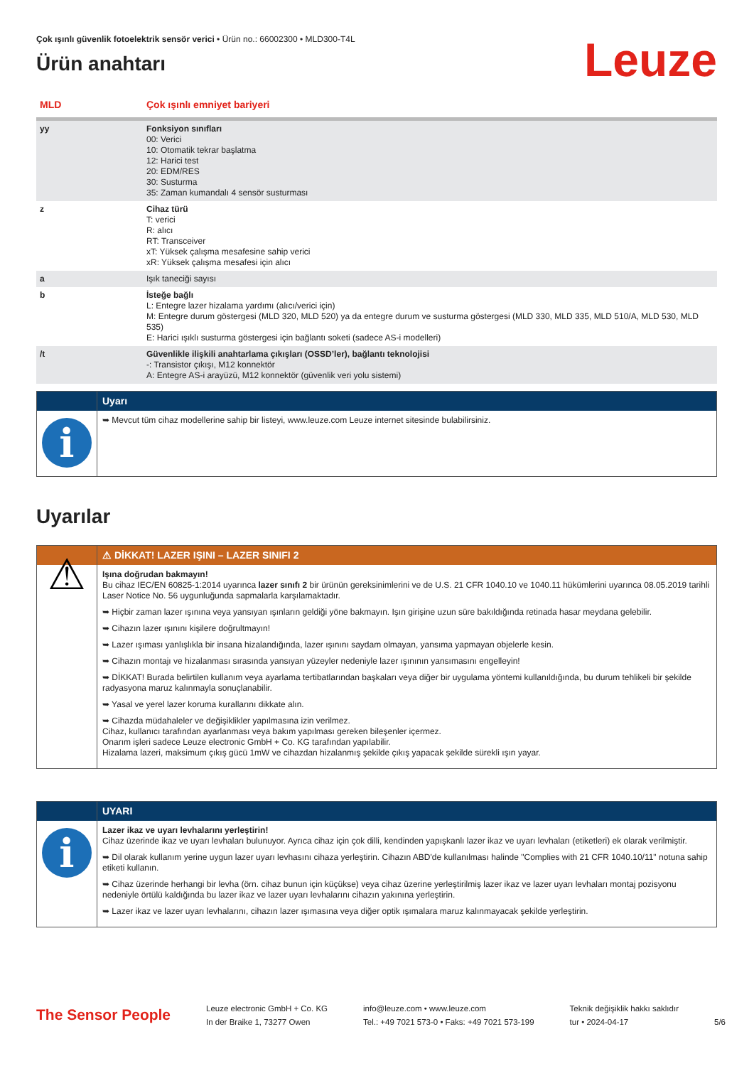Çok ışınlı güvenlik fotoelektrik sensör verici • Ürün no.: 66002300 • MLD300-T4L
Ürün anahtarı
Leuze
| MLD | Çok ışınlı emniyet bariyeri |
| yy | Fonksiyon sınıfları 00: Verici 10: Otomatik tekrar başlatma 12: Harici test 20: EDM/RES 30: Susturma 35: Zaman kumandalı 4 sensör susturması |
| z | Cihaz türü T: verici R: alıcı RT: Transceiver xT: Yüksek çalışma mesafesine sahip verici xR: Yüksek çalışma mesafesi için alıcı |
| a | Işık taneciği sayısı |
| b | İsteğe bağlı L: Entegre lazer hizalama yardımı (alıcı/verici için) M: Entegre durum göstergesi (MLD 320, MLD 520) ya da entegre durum ve susturma göstergesi (MLD 330, MLD 335, MLD 510/A, MLD 530, MLD 535) E: Harici ışıklı susturma göstergesi için bağlantı soketi (sadece AS-i modelleri) |
| /t | Güvenlikle ilişkili anahtarlama çıkışları (OSSD’ler), bağlantı teknolojisi -: Transistor çıkışı, M12 konnektör A: Entegre AS-i arayüzü, M12 konnektör (güvenlik veri yolu sistemi) |
| | Uyarı |
| i | ➥ Mevcut tüm cihaz modellerine sahip bir listeyi, www.leuze.com Leuze internet sitesinde bulabilirsiniz. |
Uyarılar
| | ⚠ DİKKAT! LAZER IŞINI – LAZER SINIFI 2 |
| ⚠ | Işına doğrudan bakmayın! Bu cihaz IEC/EN 60825-1:2014 uyarınca lazer sınıfı 2 bir ürünün gereksinimlerini ve de U.S. 21 CFR 1040.10 ve 1040.11 hükümlerini uyarınca 08.05.2019 tarihli Laser Notice No. 56 uygunluğunda sapmalarla karşılamaktadır. ➥ Hiçbir zaman lazer ışınına veya yansıyan ışınların geldiği yöne bakmayın. Işın girişine uzun süre bakıldığında retinada hasar meydana gelebilir. ➥ Cihazın lazer ışınını kişilere doğrultmayın! ➥ Lazer ışıması yanlışlıkla bir insana hizalandığında, lazer ışınını saydam olmayan, yansıma yapmayan objelerle kesin. ➥ Cihazın montajı ve hizalanması sırasında yansıyan yüzeyler nedeniyle lazer ışınının yansımasını engelleyin! ➥ DİKKAT! Burada belirtilen kullanım veya ayarlama tertibatlarından başkaları veya diğer bir uygulama yöntemi kullanıldığında, bu durum tehlikeli bir şekilde radyasyona maruz kalınmayla sonuçlanabilir. ➥ Yasal ve yerel lazer koruma kurallarını dikkate alın. ➥ Cihazda müdahaleler ve değişiklikler yapılmasına izin verilmez. Cihaz, kullanıcı tarafından ayarlanması veya bakım yapılması gereken bileşenler içermez. Onarım işleri sadece Leuze electronic GmbH + Co. KG tarafından yapılabilir. Hizalama lazeri, maksimum çıkış gücü 1mW ve cihazdan hizalanmış şekilde çıkış yapacak şekilde sürekli ışın yayar. |
| | UYARI |
| i | Lazer ikaz ve uyarı levhalarını yerleştirin! Cihaz üzerinde ikaz ve uyarı levhaları bulunuyor. Ayrıca cihaz için çok dilli, kendinden yapışkanlı lazer ikaz ve uyarı levhaları (etiketleri) ek olarak verilmiştir. ➥ Dil olarak kullanım yerine uygun lazer uyarı levhasını cihaza yerleştirin. Cihazın ABD'de kullanılması halinde "Complies with 21 CFR 1040.10/11" notuna sahip etiketi kullanın. ➥ Cihaz üzerinde herhangi bir levha (örn. cihaz bunun için küçükse) veya cihaz üzerine yerleştirilmiş lazer ikaz ve lazer uyarı levhaları montaj pozisyonu nedeniyle örtülü kaldığında bu lazer ikaz ve lazer uyarı levhalarını cihazın yakınına yerleştirin. ➥ Lazer ikaz ve lazer uyarı levhalarını, cihazın lazer ışımasına veya diğer optik ışımalara maruz kalınmayacak şekilde yerleştirin. |
The Sensor People
Leuze electronic GmbH + Co. KG
In der Braike 1, 73277 Owen
info@leuze.com • www.leuze.com
Tel.: +49 7021 573-0 • Faks: +49 7021 573-199
Teknik değişiklik hakkı saklıdır
tur • 2024-04-17
5/6